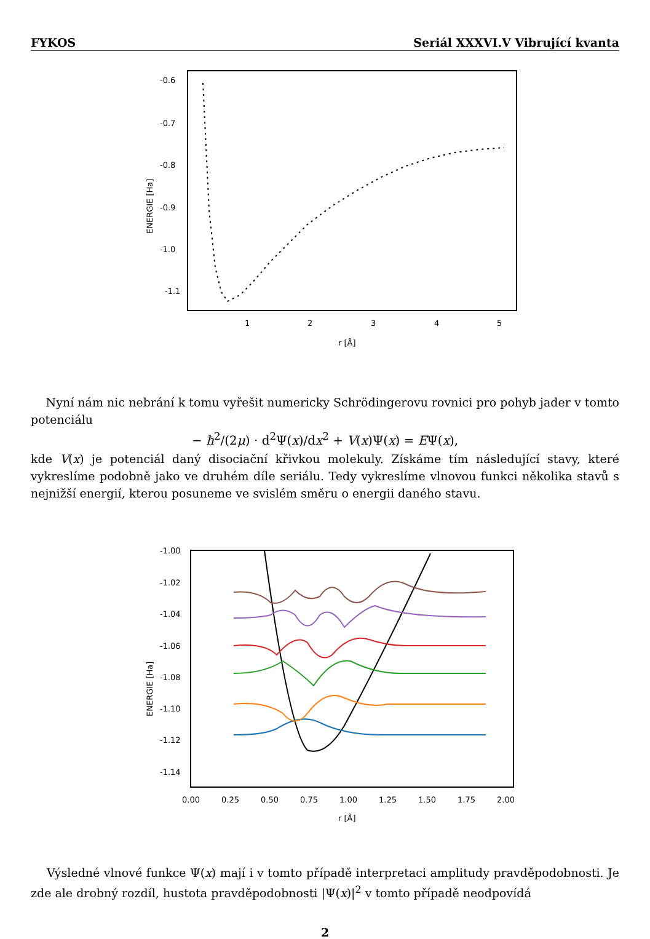FYKOS Seriál XXXVI.V Vibrující kvanta
-0.6
-0.7
-0.8
-0.9
-1.0
-1.1
1
2
3
4
5
r [Å]
ENERGIE [Ha]
Nyní nám nic nebrání k tomu vyřešit numericky Schrödingerovu rovnici pro pohyb jader v tomto potenciálu
− ħ<sup>2</sup>/(2μ) · d<sup>2</sup>Ψ(x)/dx<sup>2</sup> + V(x)Ψ(x) = EΨ(x),
kde V(x) je potenciál daný disociační křivkou molekuly. Získáme tím následující stavy, které vykreslíme podobně jako ve druhém díle seriálu. Tedy vykreslíme vlnovou funkci několika stavů s nejnižší energií, kterou posuneme ve svislém směru o energii daného stavu.
-1.00
-1.02
-1.04
-1.06
-1.08
-1.10
-1.12
-1.14
0.00
0.25
0.50
0.75
1.00
1.25
1.50
1.75
2.00
r [Å]
ENERGIE [Ha]
Výsledné vlnové funkce Ψ(x) mají i v tomto případě interpretaci amplitudy pravděpodobnosti. Je zde ale drobný rozdíl, hustota pravděpodobnosti |Ψ(x)|<sup>2</sup> v tomto případě neodpovídá
2